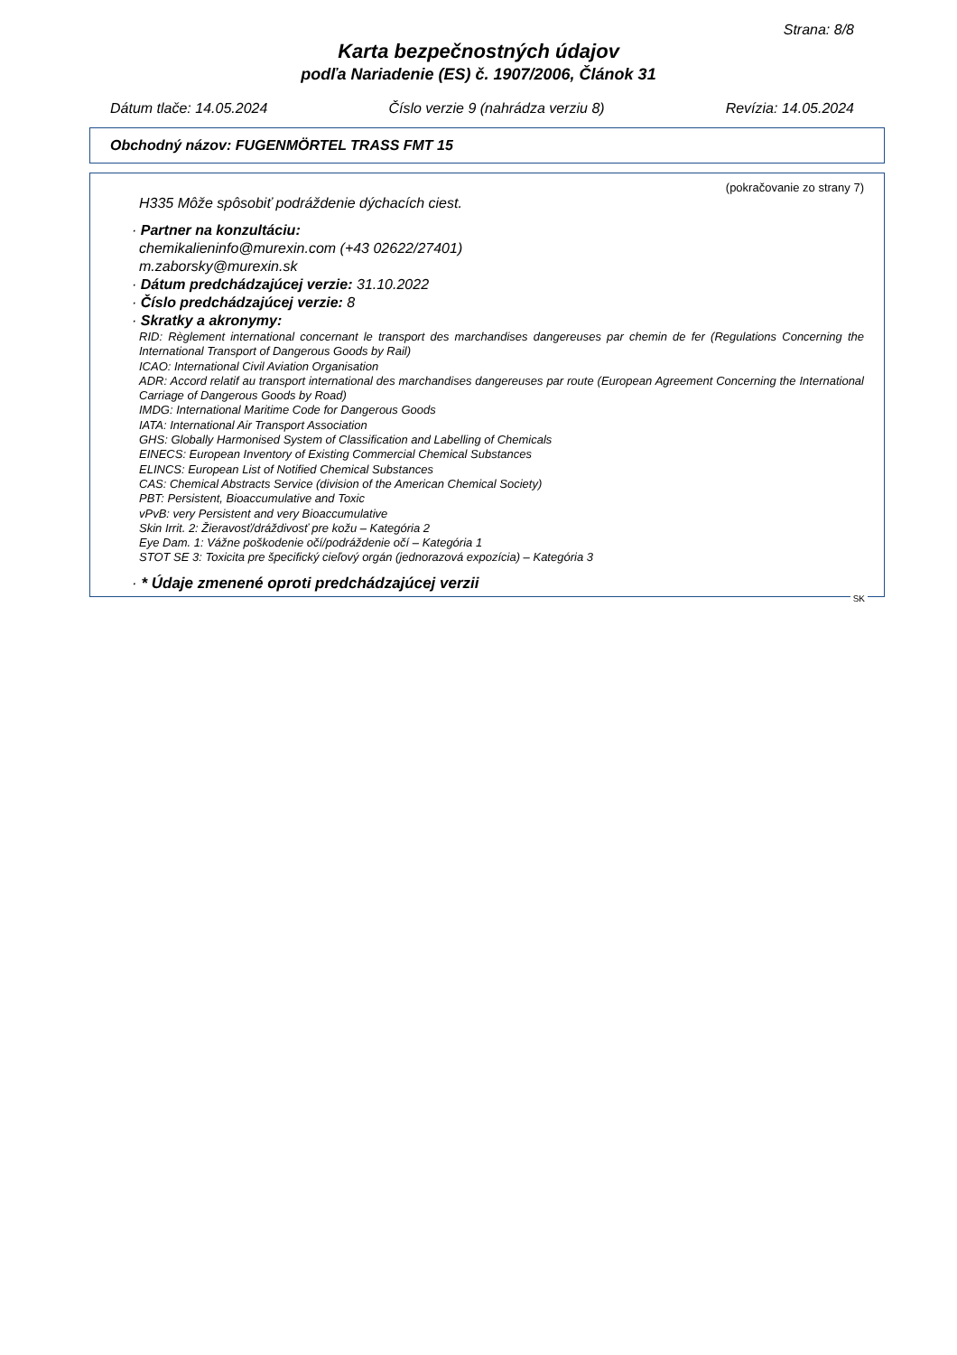Strana: 8/8
Karta bezpečnostných údajov
podľa Nariadenie (ES) č. 1907/2006, Článok 31
Dátum tlače: 14.05.2024 Číslo verzie 9 (nahrádza verziu 8) Revízia: 14.05.2024
Obchodný názov: FUGENMÖRTEL TRASS FMT 15
(pokračovanie zo strany 7)
H335 Môže spôsobiť podráždenie dýchacích ciest.
· Partner na konzultáciu:
chemikalieninfo@murexin.com (+43 02622/27401)
m.zaborsky@murexin.sk
· Dátum predchádzajúcej verzie: 31.10.2022
· Číslo predchádzajúcej verzie: 8
· Skratky a akronymy:
RID: Règlement international concernant le transport des marchandises dangereuses par chemin de fer (Regulations Concerning the International Transport of Dangerous Goods by Rail)
ICAO: International Civil Aviation Organisation
ADR: Accord relatif au transport international des marchandises dangereuses par route (European Agreement Concerning the International Carriage of Dangerous Goods by Road)
IMDG: International Maritime Code for Dangerous Goods
IATA: International Air Transport Association
GHS: Globally Harmonised System of Classification and Labelling of Chemicals
EINECS: European Inventory of Existing Commercial Chemical Substances
ELINCS: European List of Notified Chemical Substances
CAS: Chemical Abstracts Service (division of the American Chemical Society)
PBT: Persistent, Bioaccumulative and Toxic
vPvB: very Persistent and very Bioaccumulative
Skin Irrit. 2: Žieravosť/dráždivosť pre kožu – Kategória 2
Eye Dam. 1: Vážne poškodenie očí/podráždenie očí – Kategória 1
STOT SE 3: Toxicita pre špecifický cieľový orgán (jednorazová expozícia) – Kategória 3
· * Údaje zmenené oproti predchádzajúcej verzii
SK